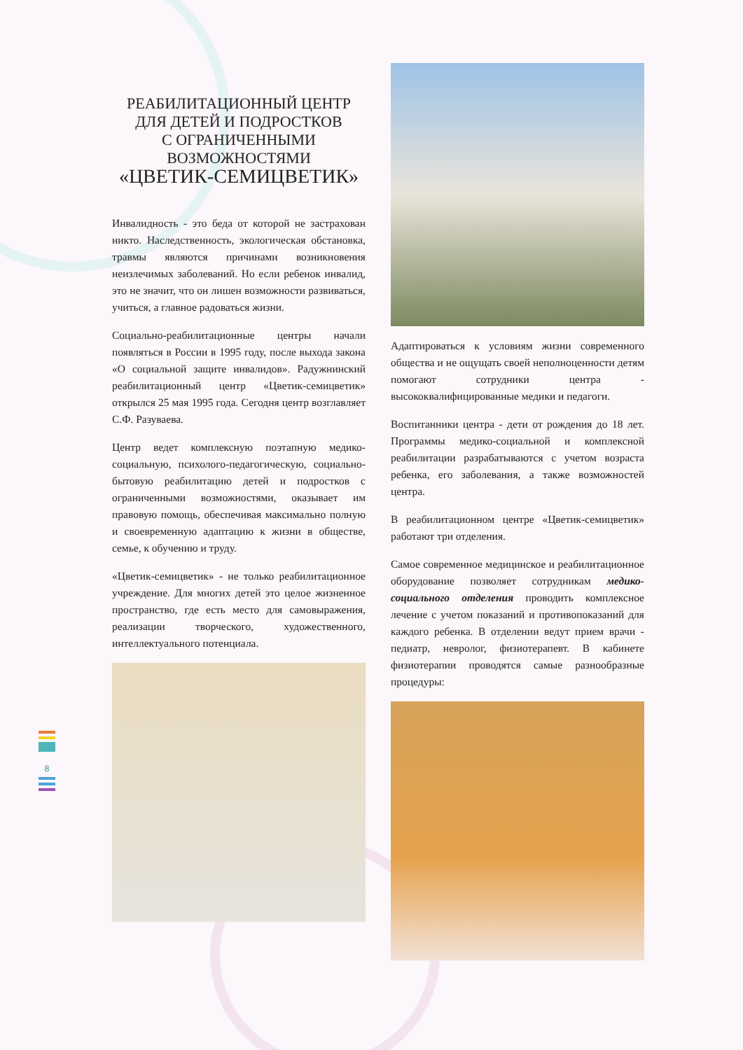8
РЕАБИЛИТАЦИОННЫЙ ЦЕНТР
ДЛЯ ДЕТЕЙ И ПОДРОСТКОВ
С ОГРАНИЧЕННЫМИ
ВОЗМОЖНОСТЯМИ
«ЦВЕТИК-СЕМИЦВЕТИК»
Инвалидность - это беда от которой не застрахован никто. Наследственность, экологическая обстановка, травмы являются причинами возникновения неизлечимых заболеваний. Но если ребенок инвалид, это не значит, что он лишен возможности развиваться, учиться, а главное радоваться жизни.
Социально-реабилитационные центры начали появляться в России в 1995 году, после выхода закона «О социальной защите инвалидов». Радужнинский реабилитационный центр «Цветик-семицветик» открылся 25 мая 1995 года. Сегодня центр возглавляет С.Ф. Разуваева.
Центр ведет комплексную поэтапную медико-социальную, психолого-педагогическую, социально-бытовую реабилитацию детей и подростков с ограниченными возможностями, оказывает им правовую помощь, обеспечивая максимально полную и своевременную адаптацию к жизни в обществе, семье, к обучению и труду.
«Цветик-семицветик» - не только реабилитационное учреждение. Для многих детей это целое жизненное пространство, где есть место для самовыражения, реализации творческого, художественного, интеллектуального потенциала.
Адаптироваться к условиям жизни современного общества и не ощущать своей неполноценности детям помогают сотрудники центра - высококвалифицированные медики и педагоги.
Воспитанники центра - дети от рождения до 18 лет. Программы медико-социальной и комплексной реабилитации разрабатываются с учетом возраста ребенка, его заболевания, а также возможностей центра.
В реабилитационном центре «Цветик-семицветик» работают три отделения.
Самое современное медицинское и реабилитационное оборудование позволяет сотрудникам медико-социального отделения проводить комплексное лечение с учетом показаний и противопоказаний для каждого ребенка. В отделении ведут прием врачи - педиатр, невролог, физиотерапевт. В кабинете физиотерапии проводятся самые разнообразные процедуры: